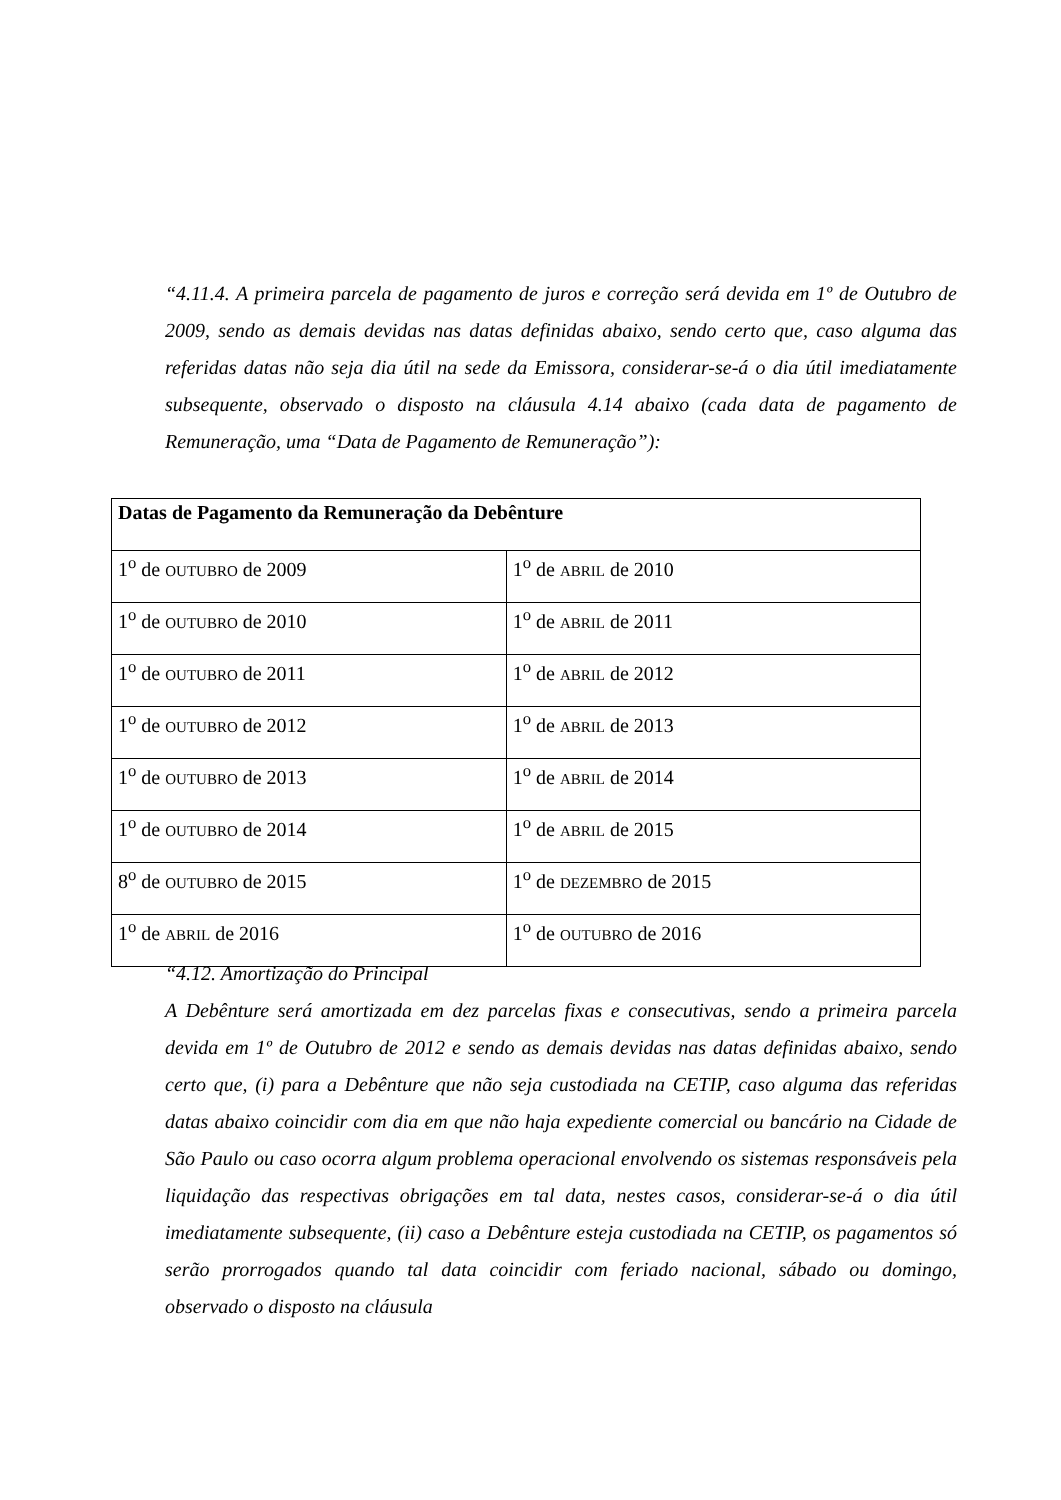“4.11.4. A primeira parcela de pagamento de juros e correção será devida em 1º de Outubro de 2009, sendo as demais devidas nas datas definidas abaixo, sendo certo que, caso alguma das referidas datas não seja dia útil na sede da Emissora, considerar-se-á o dia útil imediatamente subsequente, observado o disposto na cláusula 4.14 abaixo (cada data de pagamento de Remuneração, uma “Data de Pagamento de Remuneração”):
| Datas de Pagamento da Remuneração da Debênture | |
| --- | --- |
| 1<sup>o</sup> de OUTUBRO de 2009 | 1<sup>o</sup> de ABRIL de 2010 |
| 1<sup>o</sup> de OUTUBRO de 2010 | 1<sup>o</sup> de ABRIL de 2011 |
| 1<sup>o</sup> de OUTUBRO de 2011 | 1<sup>o</sup> de ABRIL de 2012 |
| 1<sup>o</sup> de OUTUBRO de 2012 | 1<sup>o</sup> de ABRIL de 2013 |
| 1<sup>o</sup> de OUTUBRO de 2013 | 1<sup>o</sup> de ABRIL de 2014 |
| 1<sup>o</sup> de OUTUBRO de 2014 | 1<sup>o</sup> de ABRIL de 2015 |
| 8<sup>o</sup> de OUTUBRO de 2015 | 1<sup>o</sup> de DEZEMBRO de 2015 |
| 1<sup>o</sup> de ABRIL de 2016 | 1<sup>o</sup> de OUTUBRO de 2016 |
“4.12. Amortização do Principal
A Debênture será amortizada em dez parcelas fixas e consecutivas, sendo a primeira parcela devida em 1º de Outubro de 2012 e sendo as demais devidas nas datas definidas abaixo, sendo certo que, (i) para a Debênture que não seja custodiada na CETIP, caso alguma das referidas datas abaixo coincidir com dia em que não haja expediente comercial ou bancário na Cidade de São Paulo ou caso ocorra algum problema operacional envolvendo os sistemas responsáveis pela liquidação das respectivas obrigações em tal data, nestes casos, considerar-se-á o dia útil imediatamente subsequente, (ii) caso a Debênture esteja custodiada na CETIP, os pagamentos só serão prorrogados quando tal data coincidir com feriado nacional, sábado ou domingo, observado o disposto na cláusula